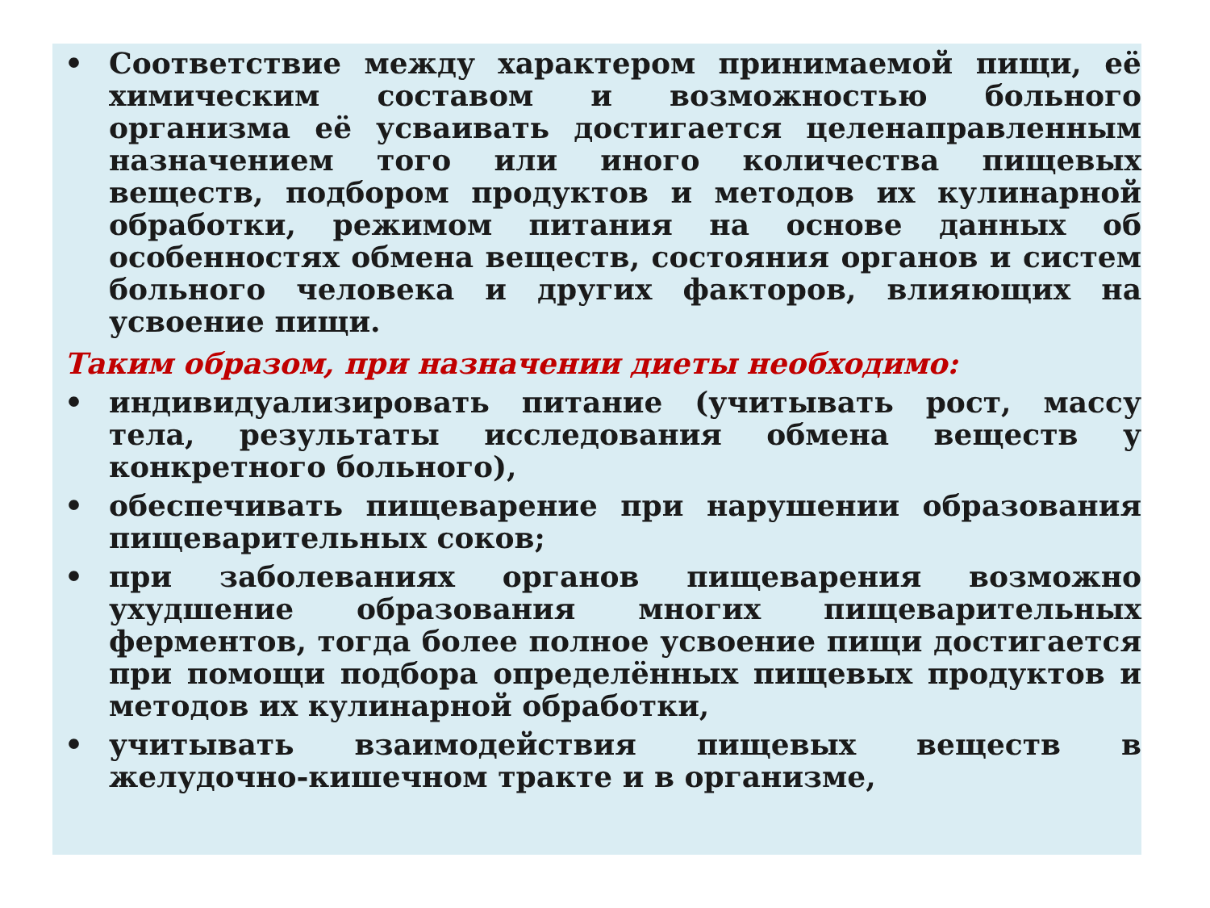• Соответствие между характером принимаемой пищи, её химическим составом и возможностью больного организма её усваивать достигается целенаправленным назначением того или иного количества пищевых веществ, подбором продуктов и методов их кулинарной обработки, режимом питания на основе данных об особенностях обмена веществ, состояния органов и систем больного человека и других факторов, влияющих на усвоение пищи.
Таким образом, при назначении диеты необходимо:
• индивидуализировать питание (учитывать рост, массу тела, результаты исследования обмена веществ у конкретного больного),
• обеспечивать пищеварение при нарушении образования пищеварительных соков;
• при заболеваниях органов пищеварения возможно ухудшение образования многих пищеварительных ферментов, тогда более полное усвоение пищи достигается при помощи подбора определённых пищевых продуктов и методов их кулинарной обработки,
• учитывать взаимодействия пищевых веществ в желудочно-кишечном тракте и в организме,